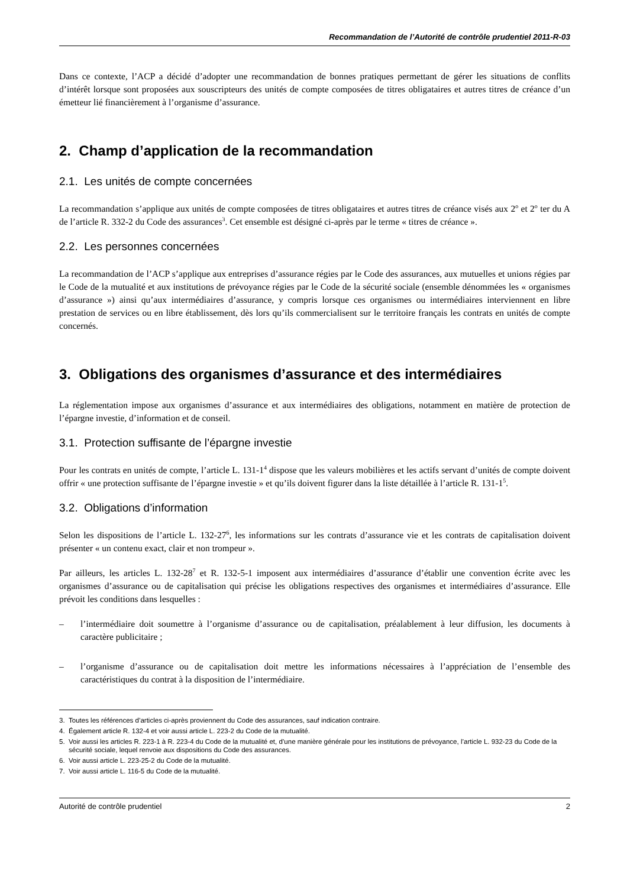Recommandation de l’Autorité de contrôle prudentiel 2011-R-03
Dans ce contexte, l’ACP a décidé d’adopter une recommandation de bonnes pratiques permettant de gérer les situations de conflits d’intérêt lorsque sont proposées aux souscripteurs des unités de compte composées de titres obligataires et autres titres de créance d’un émetteur lié financièrement à l’organisme d’assurance.
2. Champ d’application de la recommandation
2.1. Les unités de compte concernées
La recommandation s’applique aux unités de compte composées de titres obligataires et autres titres de créance visés aux 2<sup>o</sup> et 2<sup>o</sup> ter du A de l’article R. 332-2 du Code des assurances<sup>3</sup>. Cet ensemble est désigné ci-après par le terme « titres de créance ».
2.2. Les personnes concernées
La recommandation de l’ACP s’applique aux entreprises d’assurance régies par le Code des assurances, aux mutuelles et unions régies par le Code de la mutualité et aux institutions de prévoyance régies par le Code de la sécurité sociale (ensemble dénommées les « organismes d’assurance ») ainsi qu’aux intermédiaires d’assurance, y compris lorsque ces organismes ou intermédiaires interviennent en libre prestation de services ou en libre établissement, dès lors qu’ils commercialisent sur le territoire français les contrats en unités de compte concernés.
3. Obligations des organismes d’assurance et des intermédiaires
La réglementation impose aux organismes d’assurance et aux intermédiaires des obligations, notamment en matière de protection de l’épargne investie, d’information et de conseil.
3.1. Protection suffisante de l’épargne investie
Pour les contrats en unités de compte, l’article L. 131-1<sup>4</sup> dispose que les valeurs mobilières et les actifs servant d’unités de compte doivent offrir « une protection suffisante de l’épargne investie » et qu’ils doivent figurer dans la liste détaillée à l’article R. 131-1<sup>5</sup>.
3.2. Obligations d’information
Selon les dispositions de l’article L. 132-27<sup>6</sup>, les informations sur les contrats d’assurance vie et les contrats de capitalisation doivent présenter « un contenu exact, clair et non trompeur ».
Par ailleurs, les articles L. 132-28<sup>7</sup> et R. 132-5-1 imposent aux intermédiaires d’assurance d’établir une convention écrite avec les organismes d’assurance ou de capitalisation qui précise les obligations respectives des organismes et intermédiaires d’assurance. Elle prévoit les conditions dans lesquelles :
– l’intermédiaire doit soumettre à l’organisme d’assurance ou de capitalisation, préalablement à leur diffusion, les documents à caractère publicitaire ;
– l’organisme d’assurance ou de capitalisation doit mettre les informations nécessaires à l’appréciation de l’ensemble des caractéristiques du contrat à la disposition de l’intermédiaire.
3. Toutes les références d’articles ci-après proviennent du Code des assurances, sauf indication contraire.
4. Également article R. 132-4 et voir aussi article L. 223-2 du Code de la mutualité.
5. Voir aussi les articles R. 223-1 à R. 223-4 du Code de la mutualité et, d’une manière générale pour les institutions de prévoyance, l’article L. 932-23 du Code de la sécurité sociale, lequel renvoie aux dispositions du Code des assurances.
6. Voir aussi article L. 223-25-2 du Code de la mutualité.
7. Voir aussi article L. 116-5 du Code de la mutualité.
Autorité de contrôle prudentiel 2